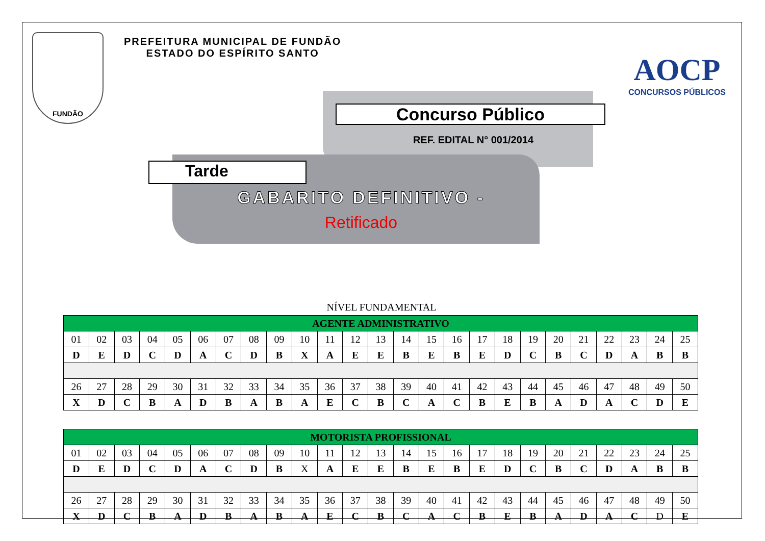FUNDÃO
PREFEITURA MUNICIPAL DE FUNDÃO
ESTADO DO ESPÍRITO SANTO
AOCP
CONCURSOS PÚBLICOS
Concurso Público
REF. EDITAL N° 001/2014
Tarde
GABARITO DEFINITIVO -
Retificado
NÍVEL FUNDAMENTAL
| AGENTE ADMINISTRATIVO | | | | | | | | | | | | | | | | | | | | | | | | |
| --- | --- | --- | --- | --- | --- | --- | --- | --- | --- | --- | --- | --- | --- | --- | --- | --- | --- | --- | --- | --- | --- | --- | --- | --- |
| 01 | 02 | 03 | 04 | 05 | 06 | 07 | 08 | 09 | 10 | 11 | 12 | 13 | 14 | 15 | 16 | 17 | 18 | 19 | 20 | 21 | 22 | 23 | 24 | 25 |
| D | E | D | C | D | A | C | D | B | X | A | E | E | B | E | B | E | D | C | B | C | D | A | B | B |
| 26 | 27 | 28 | 29 | 30 | 31 | 32 | 33 | 34 | 35 | 36 | 37 | 38 | 39 | 40 | 41 | 42 | 43 | 44 | 45 | 46 | 47 | 48 | 49 | 50 |
| X | D | C | B | A | D | B | A | B | A | E | C | B | C | A | C | B | E | B | A | D | A | C | D | E |
| MOTORISTA PROFISSIONAL | | | | | | | | | | | | | | | | | | | | | | | | |
| --- | --- | --- | --- | --- | --- | --- | --- | --- | --- | --- | --- | --- | --- | --- | --- | --- | --- | --- | --- | --- | --- | --- | --- | --- |
| 01 | 02 | 03 | 04 | 05 | 06 | 07 | 08 | 09 | 10 | 11 | 12 | 13 | 14 | 15 | 16 | 17 | 18 | 19 | 20 | 21 | 22 | 23 | 24 | 25 |
| D | E | D | C | D | A | C | D | B | X | A | E | E | B | E | B | E | D | C | B | C | D | A | B | B |
| 26 | 27 | 28 | 29 | 30 | 31 | 32 | 33 | 34 | 35 | 36 | 37 | 38 | 39 | 40 | 41 | 42 | 43 | 44 | 45 | 46 | 47 | 48 | 49 | 50 |
| X | D | C | B | A | D | B | A | B | A | E | C | B | C | A | C | B | E | B | A | D | A | C | D | E |